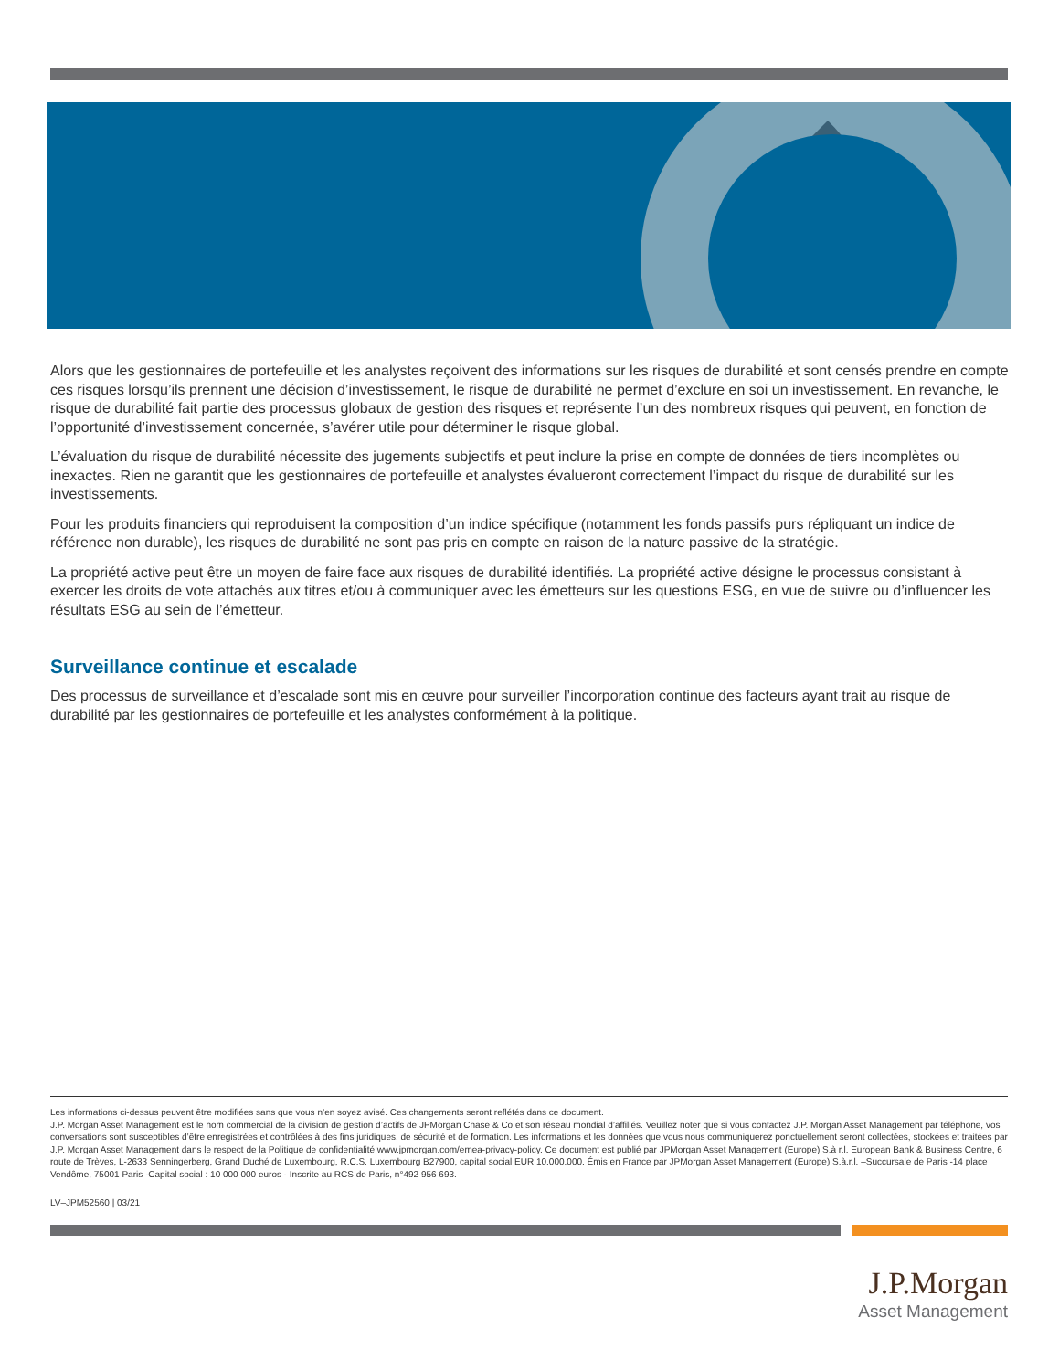Alors que les gestionnaires de portefeuille et les analystes reçoivent des informations sur les risques de durabilité et sont censés prendre en compte ces risques lorsqu’ils prennent une décision d’investissement, le risque de durabilité ne permet d’exclure en soi un investissement. En revanche, le risque de durabilité fait partie des processus globaux de gestion des risques et représente l’un des nombreux risques qui peuvent, en fonction de l’opportunité d’investissement concernée, s’avérer utile pour déterminer le risque global.
L’évaluation du risque de durabilité nécessite des jugements subjectifs et peut inclure la prise en compte de données de tiers incomplètes ou inexactes. Rien ne garantit que les gestionnaires de portefeuille et analystes évalueront correctement l’impact du risque de durabilité sur les investissements.
Pour les produits financiers qui reproduisent la composition d’un indice spécifique (notamment les fonds passifs purs répliquant un indice de référence non durable), les risques de durabilité ne sont pas pris en compte en raison de la nature passive de la stratégie.
La propriété active peut être un moyen de faire face aux risques de durabilité identifiés. La propriété active désigne le processus consistant à exercer les droits de vote attachés aux titres et/ou à communiquer avec les émetteurs sur les questions ESG, en vue de suivre ou d’influencer les résultats ESG au sein de l’émetteur.
Surveillance continue et escalade
Des processus de surveillance et d’escalade sont mis en œuvre pour surveiller l’incorporation continue des facteurs ayant trait au risque de durabilité par les gestionnaires de portefeuille et les analystes conformément à la politique.
Les informations ci-dessus peuvent être modifiées sans que vous n’en soyez avisé. Ces changements seront reflétés dans ce document.
J.P. Morgan Asset Management est le nom commercial de la division de gestion d’actifs de JPMorgan Chase & Co et son réseau mondial d’affiliés. Veuillez noter que si vous contactez J.P. Morgan Asset Management par téléphone, vos conversations sont susceptibles d’être enregistrées et contrôlées à des fins juridiques, de sécurité et de formation. Les informations et les données que vous nous communiquerez ponctuellement seront collectées, stockées et traitées par J.P. Morgan Asset Management dans le respect de la Politique de confidentialité www.jpmorgan.com/emea-privacy-policy. Ce document est publié par JPMorgan Asset Management (Europe) S.à r.l. European Bank & Business Centre, 6 route de Trèves, L-2633 Senningerberg, Grand Duché de Luxembourg, R.C.S. Luxembourg B27900, capital social EUR 10.000.000. Émis en France par JPMorgan Asset Management (Europe) S.à.r.l. –Succursale de Paris -14 place Vendôme, 75001 Paris -Capital social : 10 000 000 euros - Inscrite au RCS de Paris, n°492 956 693.
LV–JPM52560 | 03/21
J.P.Morgan
Asset Management